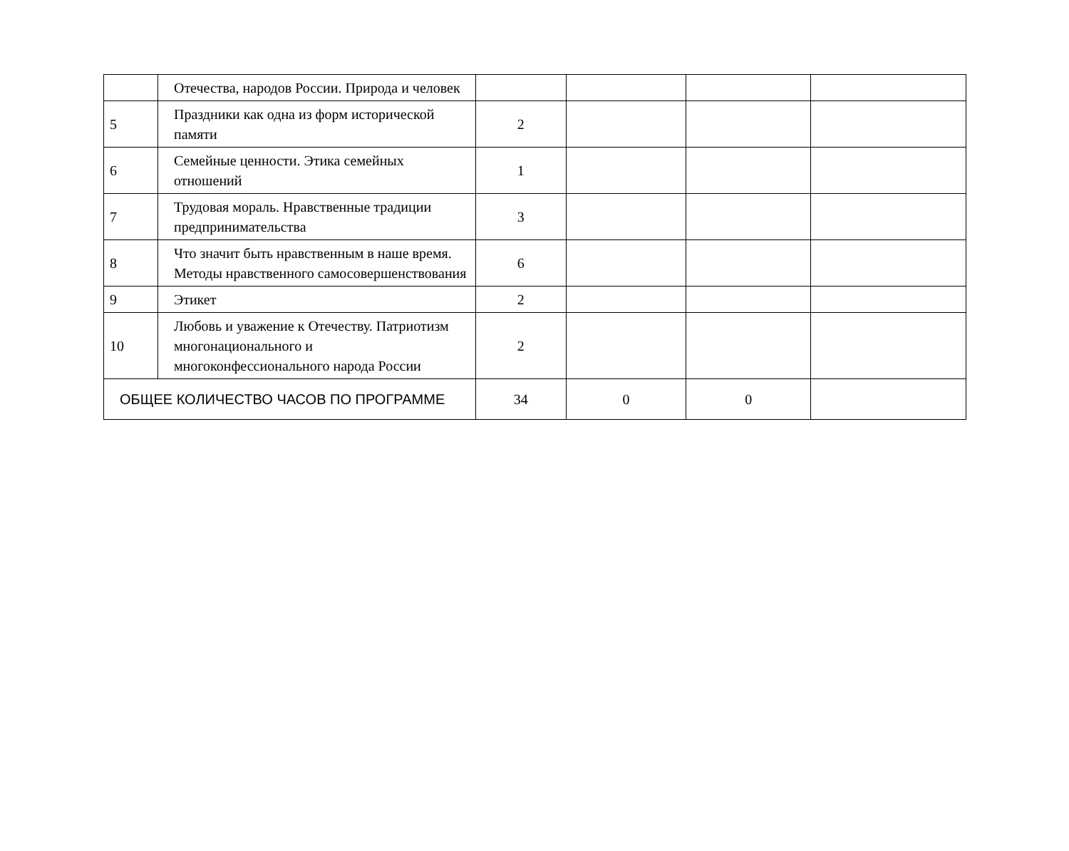| | Отечества, народов России. Природа и человек | | | | |
| 5 | Праздники как одна из форм исторической памяти | 2 | | | |
| 6 | Семейные ценности. Этика семейных отношений | 1 | | | |
| 7 | Трудовая мораль. Нравственные традиции предпринимательства | 3 | | | |
| 8 | Что значит быть нравственным в наше время. Методы нравственного самосовершенствования | 6 | | | |
| 9 | Этикет | 2 | | | |
| 10 | Любовь и уважение к Отечеству. Патриотизм многонационального и многоконфессионального народа России | 2 | | | |
| ОБЩЕЕ КОЛИЧЕСТВО ЧАСОВ ПО ПРОГРАММЕ | | 34 | 0 | 0 | |